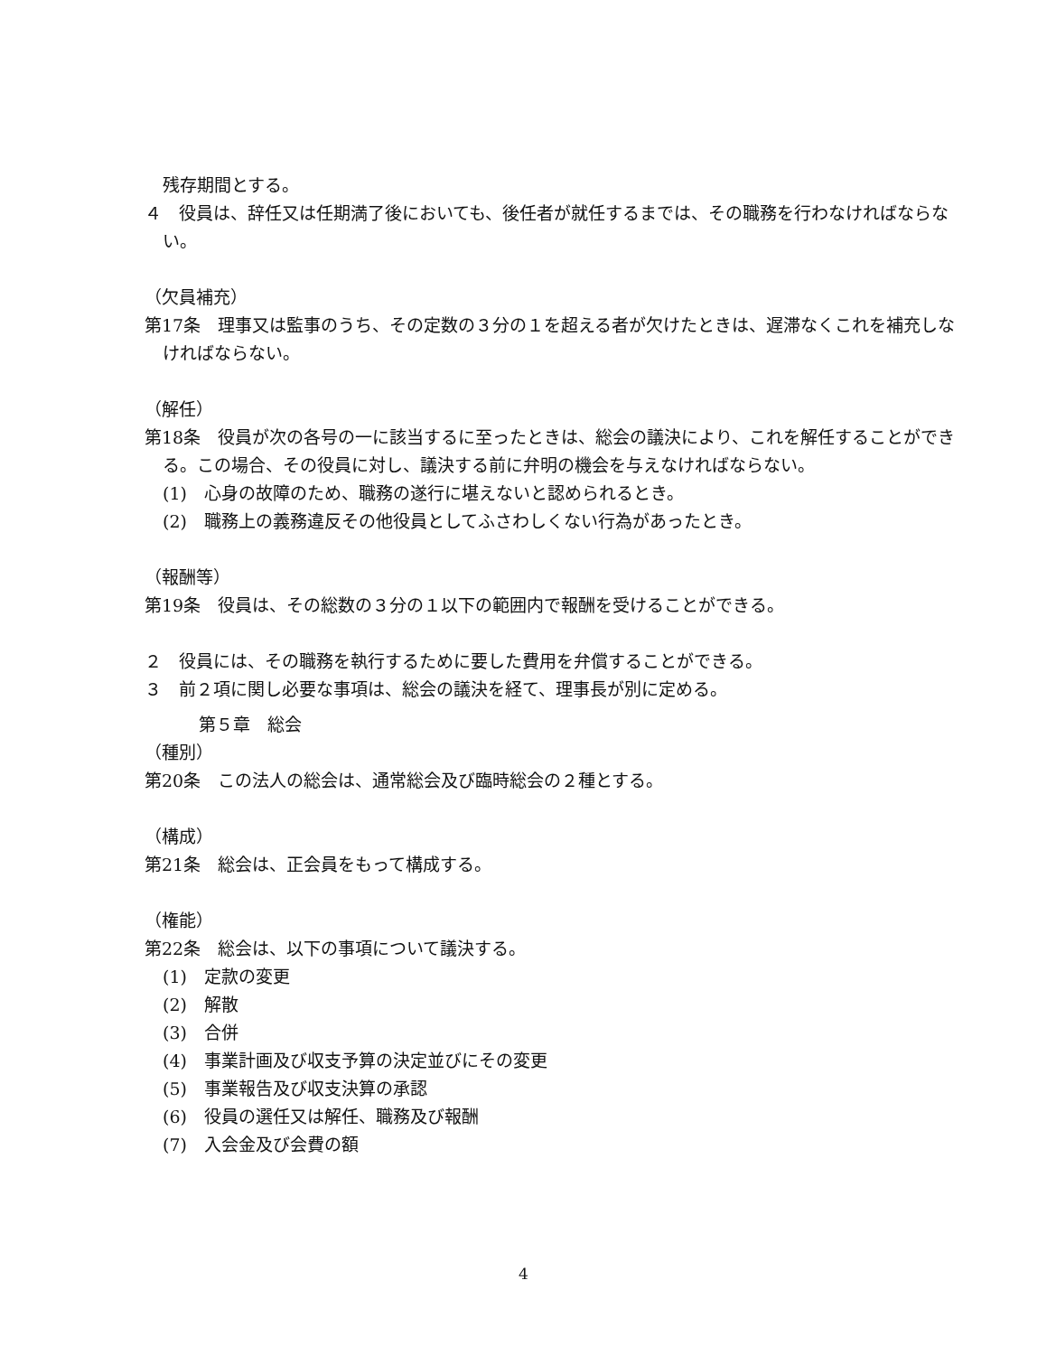残存期間とする。
４　役員は、辞任又は任期満了後においても、後任者が就任するまでは、その職務を行わなければならない。
（欠員補充）
第17条　理事又は監事のうち、その定数の３分の１を超える者が欠けたときは、遅滞なくこれを補充しなければならない。
（解任）
第18条　役員が次の各号の一に該当するに至ったときは、総会の議決により、これを解任することができる。この場合、その役員に対し、議決する前に弁明の機会を与えなければならない。
(1)　心身の故障のため、職務の遂行に堪えないと認められるとき。
(2)　職務上の義務違反その他役員としてふさわしくない行為があったとき。
（報酬等）
第19条　役員は、その総数の３分の１以下の範囲内で報酬を受けることができる。
２　役員には、その職務を執行するために要した費用を弁償することができる。
３　前２項に関し必要な事項は、総会の議決を経て、理事長が別に定める。
第５章　総会
（種別）
第20条　この法人の総会は、通常総会及び臨時総会の２種とする。
（構成）
第21条　総会は、正会員をもって構成する。
（権能）
第22条　総会は、以下の事項について議決する。
(1)　定款の変更
(2)　解散
(3)　合併
(4)　事業計画及び収支予算の決定並びにその変更
(5)　事業報告及び収支決算の承認
(6)　役員の選任又は解任、職務及び報酬
(7)　入会金及び会費の額
4